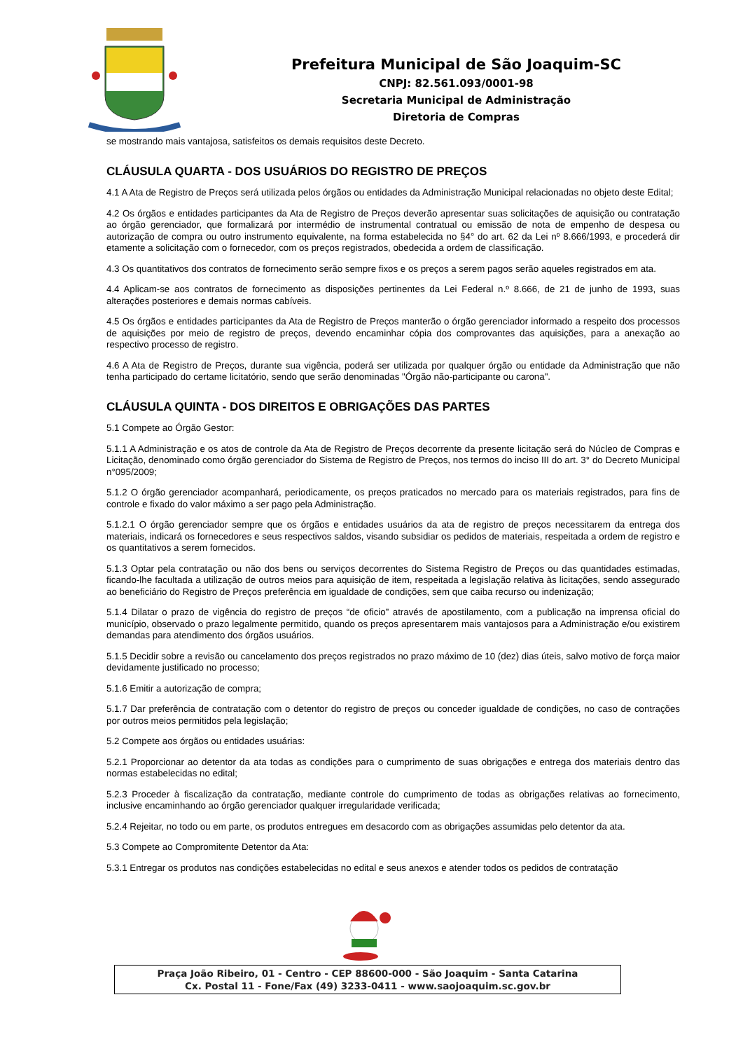Prefeitura Municipal de São Joaquim-SC
CNPJ: 82.561.093/0001-98
Secretaria Municipal de Administração
Diretoria de Compras
se mostrando mais vantajosa, satisfeitos os demais requisitos deste Decreto.
CLÁUSULA QUARTA - DOS USUÁRIOS DO REGISTRO DE PREÇOS
4.1 A Ata de Registro de Preços será utilizada pelos órgãos ou entidades da Administração Municipal relacionadas no objeto deste Edital;
4.2 Os órgãos e entidades participantes da Ata de Registro de Preços deverão apresentar suas solicitações de aquisição ou contratação ao órgão gerenciador, que formalizará por intermédio de instrumental contratual ou emissão de nota de empenho de despesa ou autorização de compra ou outro instrumento equivalente, na forma estabelecida no §4° do art. 62 da Lei nº 8.666/1993, e procederá dir etamente a solicitação com o fornecedor, com os preços registrados, obedecida a ordem de classificação.
4.3 Os quantitativos dos contratos de fornecimento serão sempre fixos e os preços a serem pagos serão aqueles registrados em ata.
4.4 Aplicam-se aos contratos de fornecimento as disposições pertinentes da Lei Federal n.º 8.666, de 21 de junho de 1993, suas alterações posteriores e demais normas cabíveis.
4.5 Os órgãos e entidades participantes da Ata de Registro de Preços manterão o órgão gerenciador informado a respeito dos processos de aquisições por meio de registro de preços, devendo encaminhar cópia dos comprovantes das aquisições, para a anexação ao respectivo processo de registro.
4.6 A Ata de Registro de Preços, durante sua vigência, poderá ser utilizada por qualquer órgão ou entidade da Administração que não tenha participado do certame licitatório, sendo que serão denominadas "Órgão não-participante ou carona".
CLÁUSULA QUINTA - DOS DIREITOS E OBRIGAÇÕES DAS PARTES
5.1 Compete ao Órgão Gestor:
5.1.1 A Administração e os atos de controle da Ata de Registro de Preços decorrente da presente licitação será do Núcleo de Compras e Licitação, denominado como órgão gerenciador do Sistema de Registro de Preços, nos termos do inciso III do art. 3° do Decreto Municipal n°095/2009;
5.1.2 O órgão gerenciador acompanhará, periodicamente, os preços praticados no mercado para os materiais registrados, para fins de controle e fixado do valor máximo a ser pago pela Administração.
5.1.2.1 O órgão gerenciador sempre que os órgãos e entidades usuários da ata de registro de preços necessitarem da entrega dos materiais, indicará os fornecedores e seus respectivos saldos, visando subsidiar os pedidos de materiais, respeitada a ordem de registro e os quantitativos a serem fornecidos.
5.1.3 Optar pela contratação ou não dos bens ou serviços decorrentes do Sistema Registro de Preços ou das quantidades estimadas, ficando-lhe facultada a utilização de outros meios para aquisição de item, respeitada a legislação relativa às licitações, sendo assegurado ao beneficiário do Registro de Preços preferência em igualdade de condições, sem que caiba recurso ou indenização;
5.1.4 Dilatar o prazo de vigência do registro de preços “de oficio” através de apostilamento, com a publicação na imprensa oficial do município, observado o prazo legalmente permitido, quando os preços apresentarem mais vantajosos para a Administração e/ou existirem demandas para atendimento dos órgãos usuários.
5.1.5 Decidir sobre a revisão ou cancelamento dos preços registrados no prazo máximo de 10 (dez) dias úteis, salvo motivo de força maior devidamente justificado no processo;
5.1.6 Emitir a autorização de compra;
5.1.7 Dar preferência de contratação com o detentor do registro de preços ou conceder igualdade de condições, no caso de contrações por outros meios permitidos pela legislação;
5.2 Compete aos órgãos ou entidades usuárias:
5.2.1 Proporcionar ao detentor da ata todas as condições para o cumprimento de suas obrigações e entrega dos materiais dentro das normas estabelecidas no edital;
5.2.3 Proceder à fiscalização da contratação, mediante controle do cumprimento de todas as obrigações relativas ao fornecimento, inclusive encaminhando ao órgão gerenciador qualquer irregularidade verificada;
5.2.4 Rejeitar, no todo ou em parte, os produtos entregues em desacordo com as obrigações assumidas pelo detentor da ata.
5.3 Compete ao Compromitente Detentor da Ata:
5.3.1 Entregar os produtos nas condições estabelecidas no edital e seus anexos e atender todos os pedidos de contratação
Praça João Ribeiro, 01 - Centro - CEP 88600-000 - São Joaquim - Santa Catarina
Cx. Postal 11 - Fone/Fax (49) 3233-0411 - www.saojoaquim.sc.gov.br